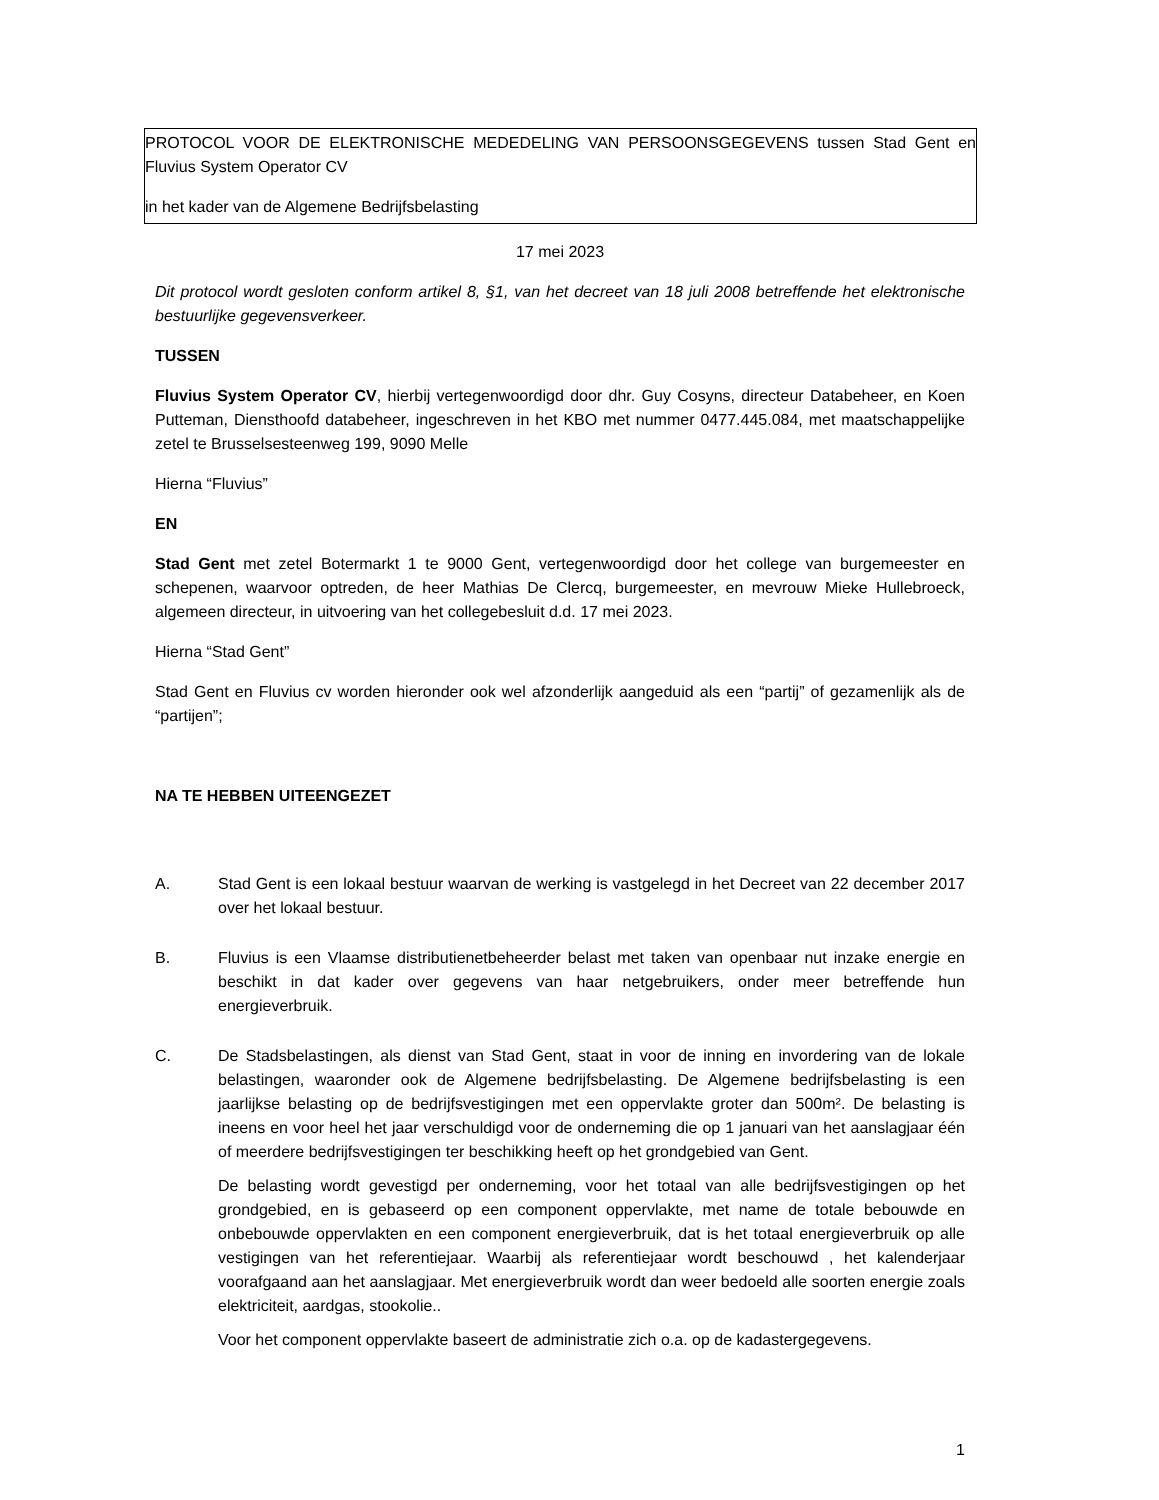PROTOCOL VOOR DE ELEKTRONISCHE MEDEDELING VAN PERSOONSGEGEVENS tussen Stad Gent en Fluvius System Operator CV
in het kader van de Algemene Bedrijfsbelasting
17 mei 2023
Dit protocol wordt gesloten conform artikel 8, §1, van het decreet van 18 juli 2008 betreffende het elektronische bestuurlijke gegevensverkeer.
TUSSEN
Fluvius System Operator CV, hierbij vertegenwoordigd door dhr. Guy Cosyns, directeur Databeheer, en Koen Putteman, Diensthoofd databeheer, ingeschreven in het KBO met nummer 0477.445.084, met maatschappelijke zetel te Brusselsesteenweg 199, 9090 Melle
Hierna “Fluvius”
EN
Stad Gent met zetel Botermarkt 1 te 9000 Gent, vertegenwoordigd door het college van burgemeester en schepenen, waarvoor optreden, de heer Mathias De Clercq, burgemeester, en mevrouw Mieke Hullebroeck, algemeen directeur, in uitvoering van het collegebesluit d.d. 17 mei 2023.
Hierna “Stad Gent”
Stad Gent en Fluvius cv worden hieronder ook wel afzonderlijk aangeduid als een “partij” of gezamenlijk als de “partijen”;
NA TE HEBBEN UITEENGEZET
A. Stad Gent is een lokaal bestuur waarvan de werking is vastgelegd in het Decreet van 22 december 2017 over het lokaal bestuur.
B. Fluvius is een Vlaamse distributienetbeheerder belast met taken van openbaar nut inzake energie en beschikt in dat kader over gegevens van haar netgebruikers, onder meer betreffende hun energieverbruik.
C. De Stadsbelastingen, als dienst van Stad Gent, staat in voor de inning en invordering van de lokale belastingen, waaronder ook de Algemene bedrijfsbelasting. De Algemene bedrijfsbelasting is een jaarlijkse belasting op de bedrijfsvestigingen met een oppervlakte groter dan 500m². De belasting is ineens en voor heel het jaar verschuldigd voor de onderneming die op 1 januari van het aanslagjaar één of meerdere bedrijfsvestigingen ter beschikking heeft op het grondgebied van Gent.
De belasting wordt gevestigd per onderneming, voor het totaal van alle bedrijfsvestigingen op het grondgebied, en is gebaseerd op een component oppervlakte, met name de totale bebouwde en onbebouwde oppervlakten en een component energieverbruik, dat is het totaal energieverbruik op alle vestigingen van het referentiejaar. Waarbij als referentiejaar wordt beschouwd , het kalenderjaar voorafgaand aan het aanslagjaar. Met energieverbruik wordt dan weer bedoeld alle soorten energie zoals elektriciteit, aardgas, stookolie..
Voor het component oppervlakte baseert de administratie zich o.a. op de kadastergegevens.
1